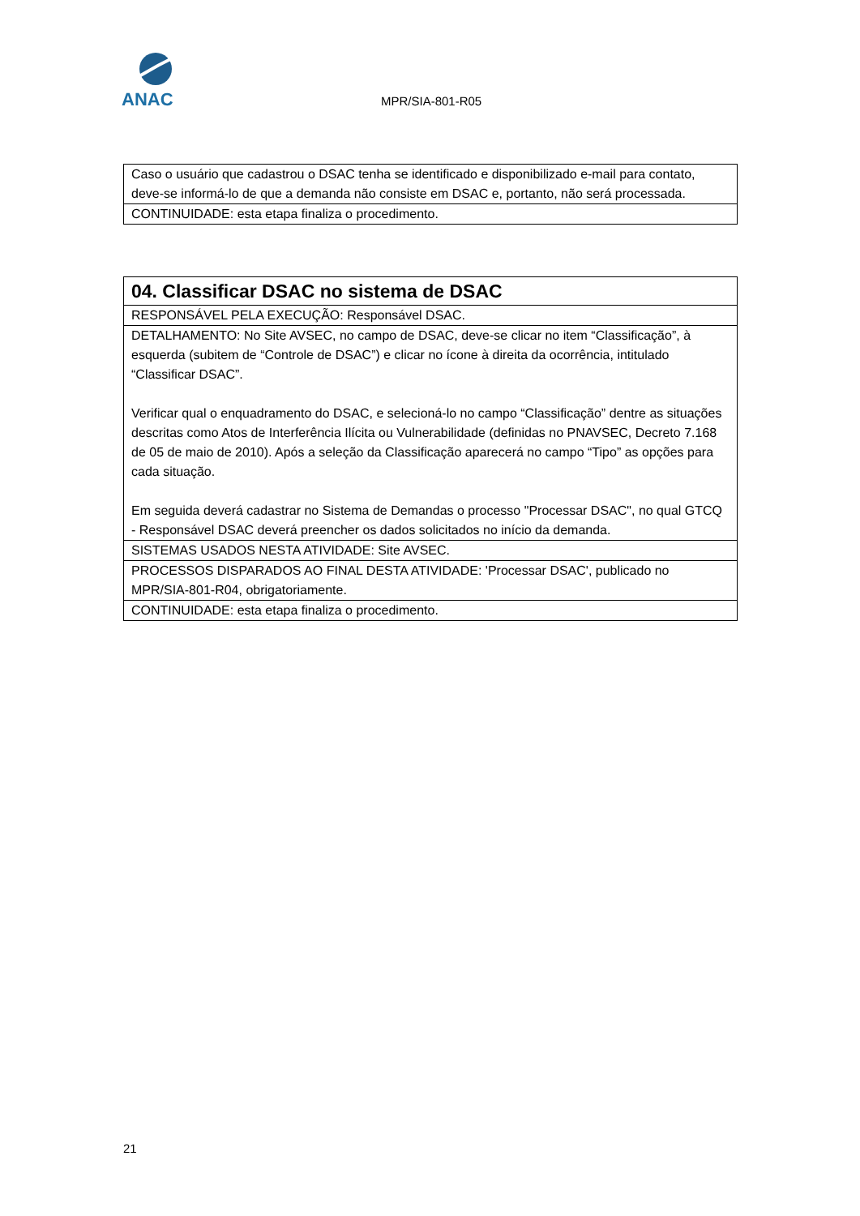ANAC
MPR/SIA-801-R05
| Caso o usuário que cadastrou o DSAC tenha se identificado e disponibilizado e-mail para contato, deve-se informá-lo de que a demanda não consiste em DSAC e, portanto, não será processada. |
| CONTINUIDADE: esta etapa finaliza o procedimento. |
| 04. Classificar DSAC no sistema de DSAC |
| RESPONSÁVEL PELA EXECUÇÃO: Responsável DSAC. |
| DETALHAMENTO: No Site AVSEC, no campo de DSAC, deve-se clicar no item “Classificação”, à esquerda (subitem de “Controle de DSAC”) e clicar no ícone à direita da ocorrência, intitulado “Classificar DSAC”. Verificar qual o enquadramento do DSAC, e selecioná-lo no campo “Classificação” dentre as situações descritas como Atos de Interferência Ilícita ou Vulnerabilidade (definidas no PNAVSEC, Decreto 7.168 de 05 de maio de 2010). Após a seleção da Classificação aparecerá no campo “Tipo” as opções para cada situação. Em seguida deverá cadastrar no Sistema de Demandas o processo "Processar DSAC", no qual GTCQ - Responsável DSAC deverá preencher os dados solicitados no início da demanda. |
| SISTEMAS USADOS NESTA ATIVIDADE: Site AVSEC. |
| PROCESSOS DISPARADOS AO FINAL DESTA ATIVIDADE: 'Processar DSAC', publicado no MPR/SIA-801-R04, obrigatoriamente. |
| CONTINUIDADE: esta etapa finaliza o procedimento. |
21